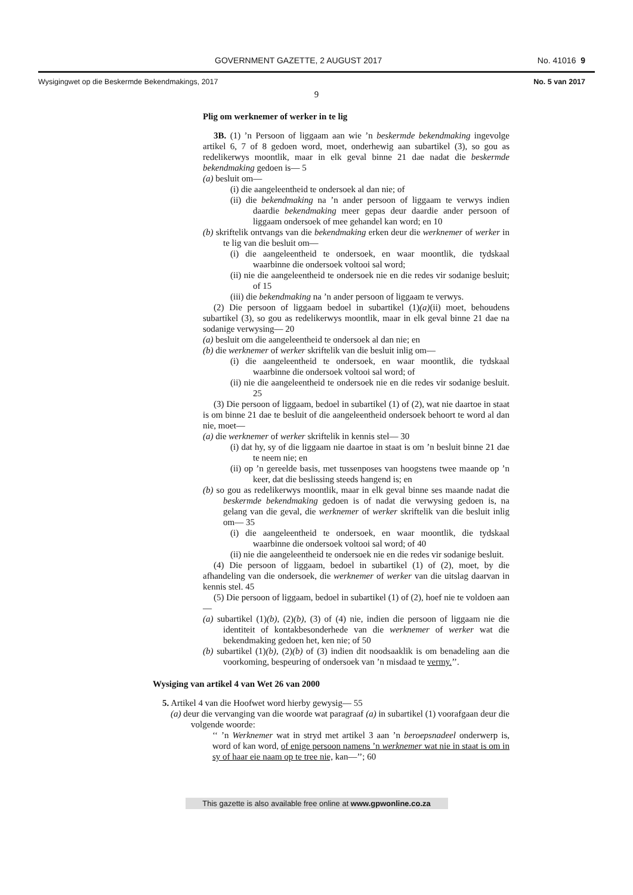GOVERNMENT GAZETTE, 2 AUGUST 2017 No. 41016 9
Wysigingwet op die Beskermde Bekendmakings, 2017 No. 5 van 2017
9
Plig om werknemer of werker in te lig
3B. (1) ’n Persoon of liggaam aan wie ’n beskermde bekendmaking ingevolge artikel 6, 7 of 8 gedoen word, moet, onderhewig aan subartikel (3), so gou as redelikerwys moontlik, maar in elk geval binne 21 dae nadat die beskermde bekendmaking gedoen is— 5
(a) besluit om—
(i) die aangeleentheid te ondersoek al dan nie; of
(ii) die bekendmaking na ’n ander persoon of liggaam te verwys indien daardie bekendmaking meer gepas deur daardie ander persoon of liggaam ondersoek of mee gehandel kan word; en 10
(b) skriftelik ontvangs van die bekendmaking erken deur die werknemer of werker in te lig van die besluit om—
(i) die aangeleentheid te ondersoek, en waar moontlik, die tydskaal waarbinne die ondersoek voltooi sal word;
(ii) nie die aangeleentheid te ondersoek nie en die redes vir sodanige besluit; of 15
(iii) die bekendmaking na ’n ander persoon of liggaam te verwys.
(2) Die persoon of liggaam bedoel in subartikel (1)(a)(ii) moet, behoudens subartikel (3), so gou as redelikerwys moontlik, maar in elk geval binne 21 dae na sodanige verwysing— 20
(a) besluit om die aangeleentheid te ondersoek al dan nie; en
(b) die werknemer of werker skriftelik van die besluit inlig om—
(i) die aangeleentheid te ondersoek, en waar moontlik, die tydskaal waarbinne die ondersoek voltooi sal word; of
(ii) nie die aangeleentheid te ondersoek nie en die redes vir sodanige besluit. 25
(3) Die persoon of liggaam, bedoel in subartikel (1) of (2), wat nie daartoe in staat is om binne 21 dae te besluit of die aangeleentheid ondersoek behoort te word al dan nie, moet—
(a) die werknemer of werker skriftelik in kennis stel— 30
(i) dat hy, sy of die liggaam nie daartoe in staat is om ’n besluit binne 21 dae te neem nie; en
(ii) op ’n gereelde basis, met tussenposes van hoogstens twee maande op ’n keer, dat die beslissing steeds hangend is; en
(b) so gou as redelikerwys moontlik, maar in elk geval binne ses maande nadat die beskermde bekendmaking gedoen is of nadat die verwysing gedoen is, na gelang van die geval, die werknemer of werker skriftelik van die besluit inlig om— 35
(i) die aangeleentheid te ondersoek, en waar moontlik, die tydskaal waarbinne die ondersoek voltooi sal word; of 40
(ii) nie die aangeleentheid te ondersoek nie en die redes vir sodanige besluit.
(4) Die persoon of liggaam, bedoel in subartikel (1) of (2), moet, by die afhandeling van die ondersoek, die werknemer of werker van die uitslag daarvan in kennis stel. 45
(5) Die persoon of liggaam, bedoel in subartikel (1) of (2), hoef nie te voldoen aan—
(a) subartikel (1)(b), (2)(b), (3) of (4) nie, indien die persoon of liggaam nie die identiteit of kontakbesonderhede van die werknemer of werker wat die bekendmaking gedoen het, ken nie; of 50
(b) subartikel (1)(b), (2)(b) of (3) indien dit noodsaaklik is om benadeling aan die voorkoming, bespeuring of ondersoek van ’n misdaad te vermy.’’.
Wysiging van artikel 4 van Wet 26 van 2000
5. Artikel 4 van die Hoofwet word hierby gewysig— 55
(a) deur die vervanging van die woorde wat paragraaf (a) in subartikel (1) voorafgaan deur die volgende woorde:
‘‘ ’n Werknemer wat in stryd met artikel 3 aan ’n beroepsnadeel onderwerp is, word of kan word, of enige persoon namens ’n werknemer wat nie in staat is om in sy of haar eie naam op te tree nie, kan—’’; 60
This gazette is also available free online at www.gpwonline.co.za